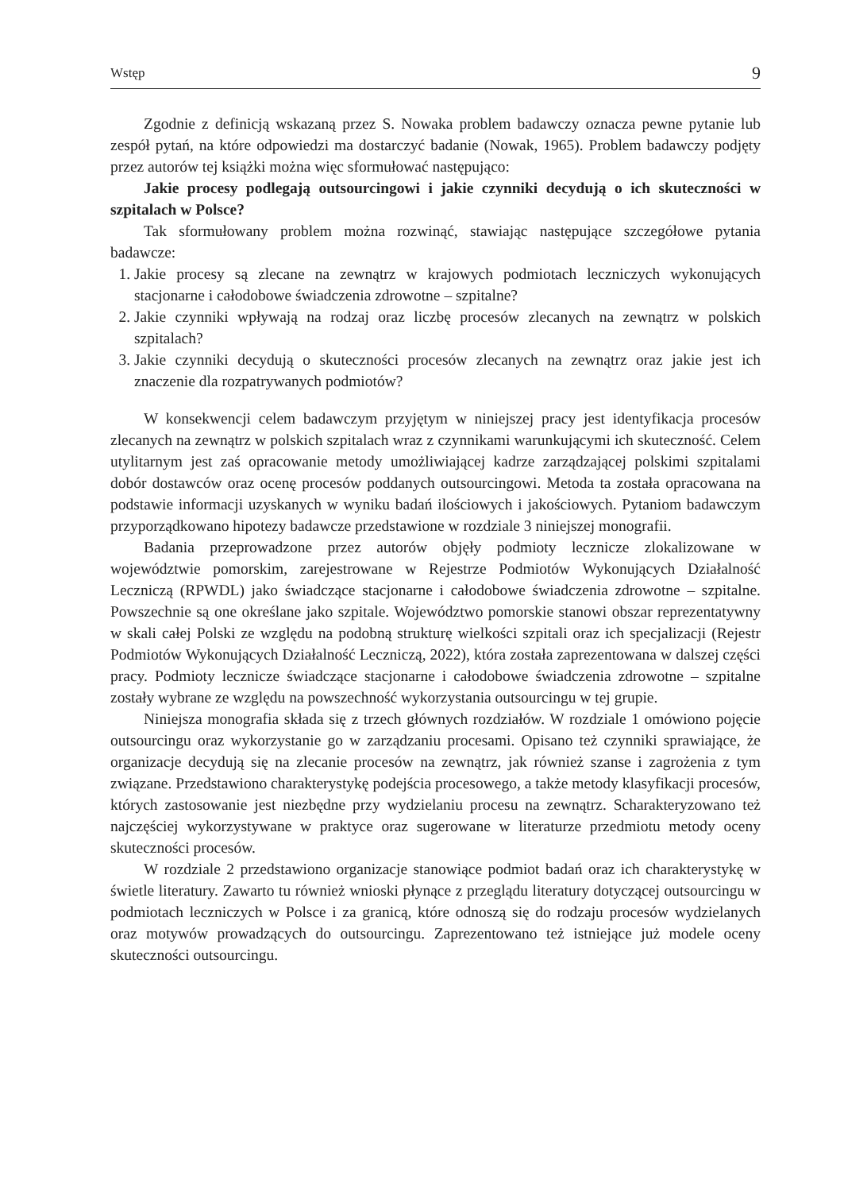Wstęp 9
Zgodnie z definicją wskazaną przez S. Nowaka problem badawczy oznacza pewne pytanie lub zespół pytań, na które odpowiedzi ma dostarczyć badanie (Nowak, 1965). Problem badawczy podjęty przez autorów tej książki można więc sformułować następująco:
Jakie procesy podlegają outsourcingowi i jakie czynniki decydują o ich skuteczności w szpitalach w Polsce?
Tak sformułowany problem można rozwinąć, stawiając następujące szczegółowe pytania badawcze:
1. Jakie procesy są zlecane na zewnątrz w krajowych podmiotach leczniczych wykonujących stacjonarne i całodobowe świadczenia zdrowotne – szpitalne?
2. Jakie czynniki wpływają na rodzaj oraz liczbę procesów zlecanych na zewnątrz w polskich szpitalach?
3. Jakie czynniki decydują o skuteczności procesów zlecanych na zewnątrz oraz jakie jest ich znaczenie dla rozpatrywanych podmiotów?
W konsekwencji celem badawczym przyjętym w niniejszej pracy jest identyfikacja procesów zlecanych na zewnątrz w polskich szpitalach wraz z czynnikami warunkującymi ich skuteczność. Celem utylitarnym jest zaś opracowanie metody umożliwiającej kadrze zarządzającej polskimi szpitalami dobór dostawców oraz ocenę procesów poddanych outsourcingowi. Metoda ta została opracowana na podstawie informacji uzyskanych w wyniku badań ilościowych i jakościowych. Pytaniom badawczym przyporządkowano hipotezy badawcze przedstawione w rozdziale 3 niniejszej monografii.
Badania przeprowadzone przez autorów objęły podmioty lecznicze zlokalizowane w województwie pomorskim, zarejestrowane w Rejestrze Podmiotów Wykonujących Działalność Leczniczą (RPWDL) jako świadczące stacjonarne i całodobowe świadczenia zdrowotne – szpitalne. Powszechnie są one określane jako szpitale. Województwo pomorskie stanowi obszar reprezentatywny w skali całej Polski ze względu na podobną strukturę wielkości szpitali oraz ich specjalizacji (Rejestr Podmiotów Wykonujących Działalność Leczniczą, 2022), która została zaprezentowana w dalszej części pracy. Podmioty lecznicze świadczące stacjonarne i całodobowe świadczenia zdrowotne – szpitalne zostały wybrane ze względu na powszechność wykorzystania outsourcingu w tej grupie.
Niniejsza monografia składa się z trzech głównych rozdziałów. W rozdziale 1 omówiono pojęcie outsourcingu oraz wykorzystanie go w zarządzaniu procesami. Opisano też czynniki sprawiające, że organizacje decydują się na zlecanie procesów na zewnątrz, jak również szanse i zagrożenia z tym związane. Przedstawiono charakterystykę podejścia procesowego, a także metody klasyfikacji procesów, których zastosowanie jest niezbędne przy wydzielaniu procesu na zewnątrz. Scharakteryzowano też najczęściej wykorzystywane w praktyce oraz sugerowane w literaturze przedmiotu metody oceny skuteczności procesów.
W rozdziale 2 przedstawiono organizacje stanowiące podmiot badań oraz ich charakterystykę w świetle literatury. Zawarto tu również wnioski płynące z przeglądu literatury dotyczącej outsourcingu w podmiotach leczniczych w Polsce i za granicą, które odnoszą się do rodzaju procesów wydzielanych oraz motywów prowadzących do outsourcingu. Zaprezentowano też istniejące już modele oceny skuteczności outsourcingu.